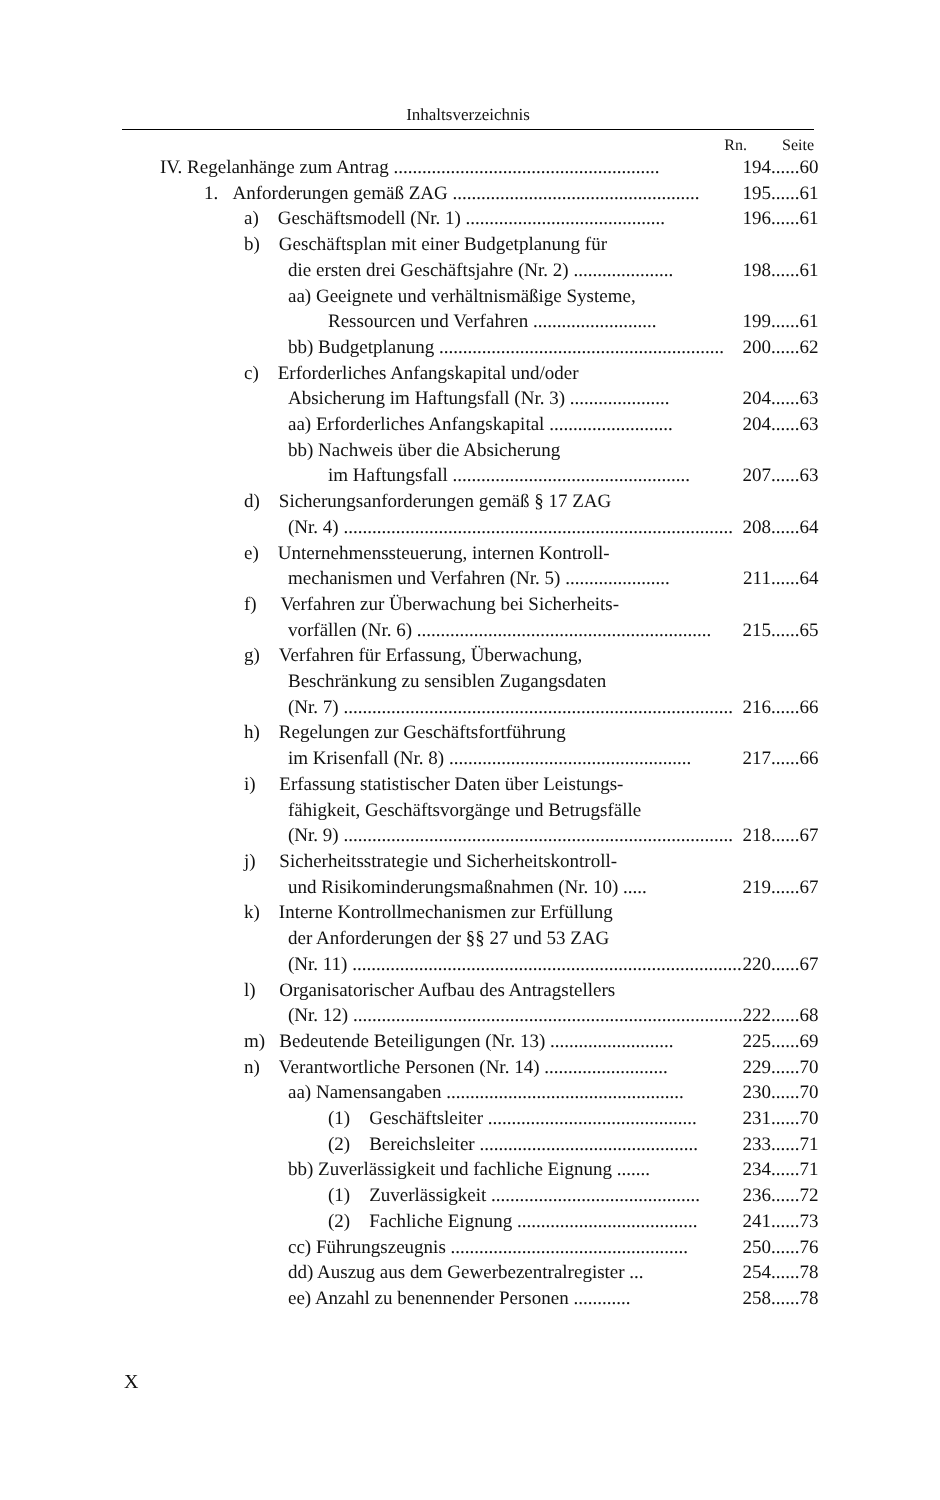Inhaltsverzeichnis
Rn. Seite
| IV. Regelanhänge zum Antrag ........................................................ | 194 | ...... | 60 |
| 1. Anforderungen gemäß ZAG .................................................... | 195 | ...... | 61 |
| a) Geschäftsmodell (Nr. 1) .......................................... | 196 | ...... | 61 |
| b) Geschäftsplan mit einer Budgetplanung für | | | |
| die ersten drei Geschäftsjahre (Nr. 2) ..................... | 198 | ...... | 61 |
| aa) Geeignete und verhältnismäßige Systeme, | | | |
| Ressourcen und Verfahren .......................... | 199 | ...... | 61 |
| bb) Budgetplanung ............................................................ | 200 | ...... | 62 |
| c) Erforderliches Anfangskapital und/oder | | | |
| Absicherung im Haftungsfall (Nr. 3) ..................... | 204 | ...... | 63 |
| aa) Erforderliches Anfangskapital .......................... | 204 | ...... | 63 |
| bb) Nachweis über die Absicherung | | | |
| im Haftungsfall .................................................. | 207 | ...... | 63 |
| d) Sicherungsanforderungen gemäß § 17 ZAG | | | |
| (Nr. 4) .................................................................................. | 208 | ...... | 64 |
| e) Unternehmenssteuerung, internen Kontroll- | | | |
| mechanismen und Verfahren (Nr. 5) ...................... | 211 | ...... | 64 |
| f) Verfahren zur Überwachung bei Sicherheits- | | | |
| vorfällen (Nr. 6) .............................................................. | 215 | ...... | 65 |
| g) Verfahren für Erfassung, Überwachung, | | | |
| Beschränkung zu sensiblen Zugangsdaten | | | |
| (Nr. 7) .................................................................................. | 216 | ...... | 66 |
| h) Regelungen zur Geschäftsfortführung | | | |
| im Krisenfall (Nr. 8) ................................................... | 217 | ...... | 66 |
| i) Erfassung statistischer Daten über Leistungs- | | | |
| fähigkeit, Geschäftsvorgänge und Betrugsfälle | | | |
| (Nr. 9) .................................................................................. | 218 | ...... | 67 |
| j) Sicherheitsstrategie und Sicherheitskontroll- | | | |
| und Risikominderungsmaßnahmen (Nr. 10) ..... | 219 | ...... | 67 |
| k) Interne Kontrollmechanismen zur Erfüllung | | | |
| der Anforderungen der §§ 27 und 53 ZAG | | | |
| (Nr. 11) .................................................................................. | 220 | ...... | 67 |
| l) Organisatorischer Aufbau des Antragstellers | | | |
| (Nr. 12) .................................................................................. | 222 | ...... | 68 |
| m) Bedeutende Beteiligungen (Nr. 13) .......................... | 225 | ...... | 69 |
| n) Verantwortliche Personen (Nr. 14) .......................... | 229 | ...... | 70 |
| aa) Namensangaben .................................................. | 230 | ...... | 70 |
| (1) Geschäftsleiter ............................................ | 231 | ...... | 70 |
| (2) Bereichsleiter .............................................. | 233 | ...... | 71 |
| bb) Zuverlässigkeit und fachliche Eignung ....... | 234 | ...... | 71 |
| (1) Zuverlässigkeit ............................................ | 236 | ...... | 72 |
| (2) Fachliche Eignung ...................................... | 241 | ...... | 73 |
| cc) Führungszeugnis .................................................. | 250 | ...... | 76 |
| dd) Auszug aus dem Gewerbezentralregister ... | 254 | ...... | 78 |
| ee) Anzahl zu benennender Personen ............ | 258 | ...... | 78 |
X